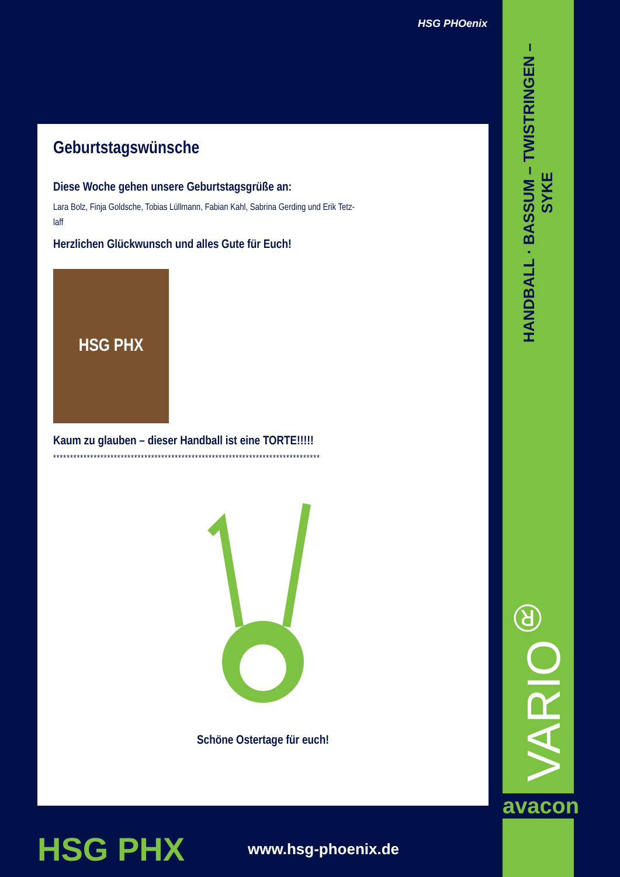HSG PHOenix
Geburtstagswünsche
Diese Woche gehen unsere Geburtstagsgrüße an:
Lara Bolz, Finja Goldsche, Tobias Lüllmann, Fabian Kahl, Sabrina Gerding und Erik Tetz-
laff
Herzlichen Glückwunsch und alles Gute für Euch!
HSG PHX
Kaum zu glauben – dieser Handball ist eine TORTE!!!!!
*******************************************************************************
Schöne Ostertage für euch!
HSG PHX
www.hsg-phoenix.de
HANDBALL · BASSUM – TWISTRINGEN – SYKE
VARIO<sup>®</sup>
avacon